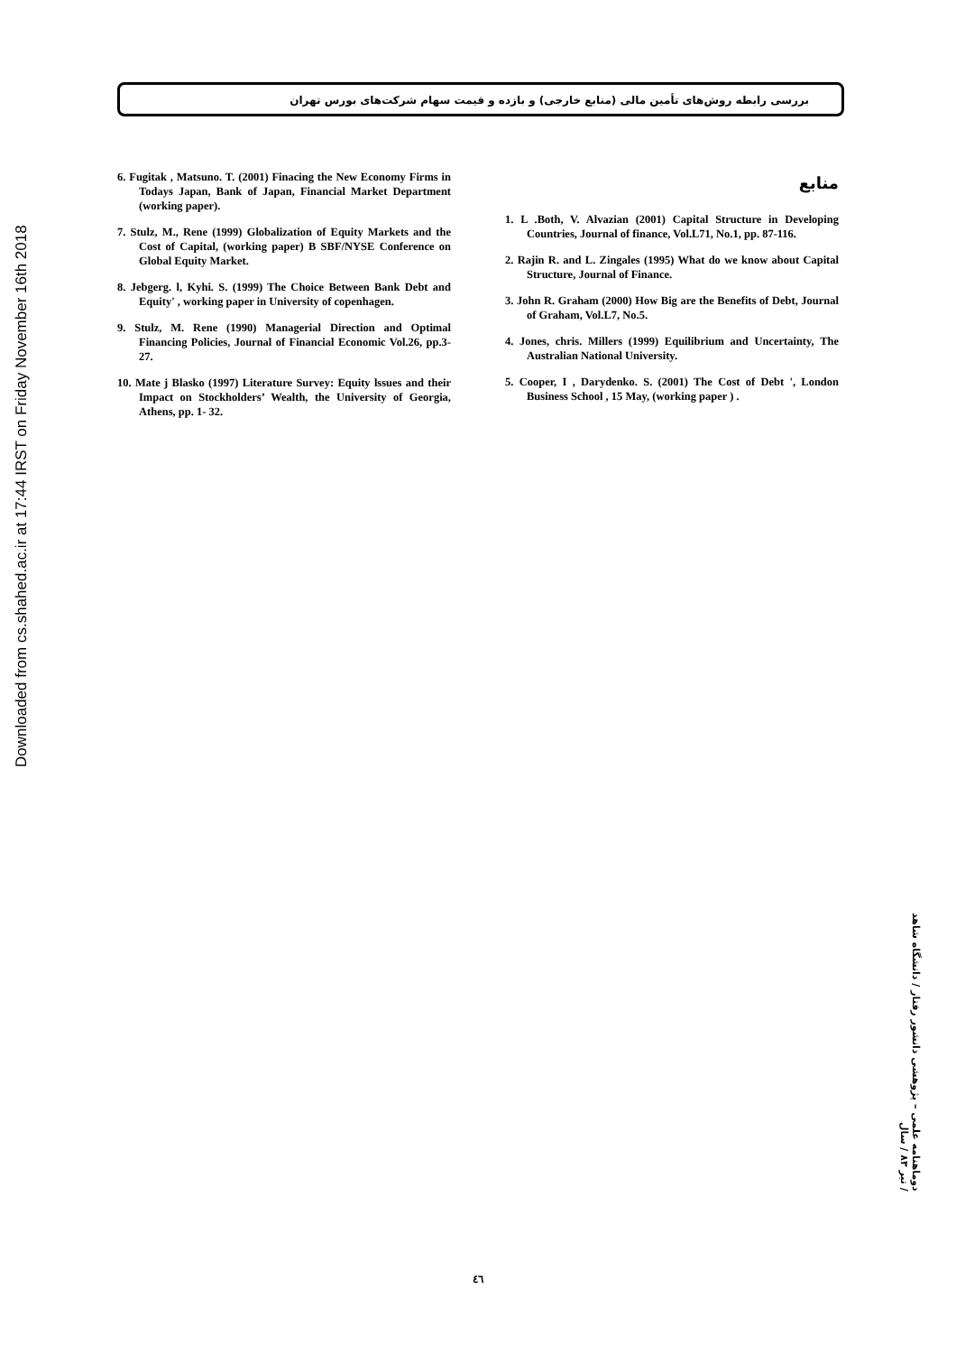Downloaded from cs.shahed.ac.ir at 17:44 IRST on Friday November 16th 2018
بررسی رابطه روش‌های تأمین مالی (منابع خارجی) و بازده و قیمت سهام شرکت‌های بورس تهران
6. Fugitak , Matsuno. T. (2001) Finacing the New Economy Firms in Todays Japan, Bank of Japan, Financial Market Department (working paper).
7. Stulz, M., Rene (1999) Globalization of Equity Markets and the Cost of Capital, (working paper) B SBF/NYSE Conference on Global Equity Market.
8. Jebgerg. l, Kyhi. S. (1999) The Choice Between Bank Debt and Equity' , working paper in University of copenhagen.
9. Stulz, M. Rene (1990) Managerial Direction and Optimal Financing Policies, Journal of Financial Economic Vol.26, pp.3-27.
10. Mate j Blasko (1997) Literature Survey: Equity lssues and their Impact on Stockholders’ Wealth, the University of Georgia, Athens, pp. 1- 32.
منابع
1. L .Both, V. Alvazian (2001) Capital Structure in Developing Countries, Journal of finance, Vol.L71, No.1, pp. 87-116.
2. Rajin R. and L. Zingales (1995) What do we know about Capital Structure, Journal of Finance.
3. John R. Graham (2000) How Big are the Benefits of Debt, Journal of Graham, Vol.L7, No.5.
4. Jones, chris. Millers (1999) Equilibrium and Uncertainty, The Australian National University.
5. Cooper, I , Darydenko. S. (2001) The Cost of Debt ', London Business School , 15 May, (working paper ) .
دوماهنامه علمی – پژوهشی دانشور رفتار / دانشگاه شاهد / تیر ۸۳ / سال
٤٦